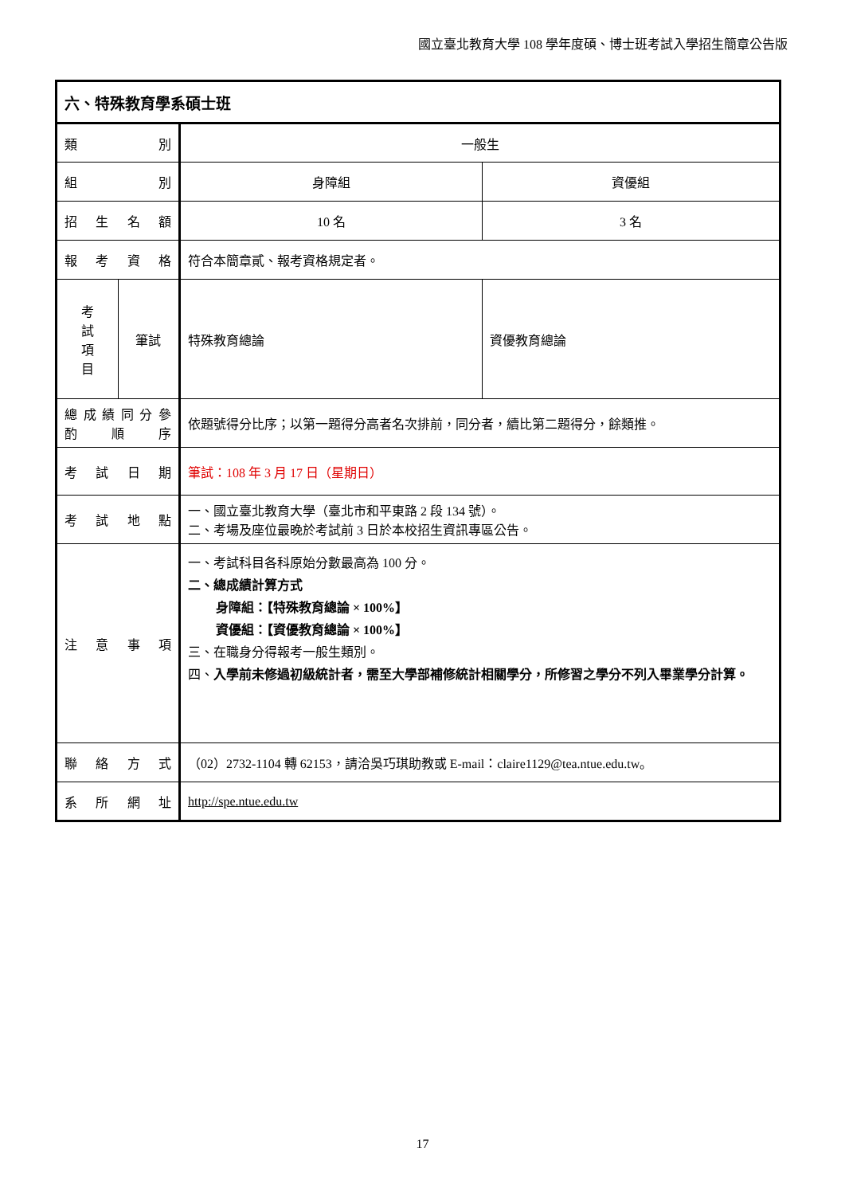國立臺北教育大學 108 學年度碩、博士班考試入學招生簡章公告版
| 六、特殊教育學系碩士班 | | | |
| 類 別 | | 一般生 | |
| 組 別 | | 身障組 | 資優組 |
| 招 生 名 額 | | 10 名 | 3 名 |
| 報 考 資 格 | | 符合本簡章貳、報考資格規定者。 | |
| 考 試 項 目 | 筆試 | 特殊教育總論 | 資優教育總論 |
| 總 成 績 同 分 參 酌 順 序 | | 依題號得分比序；以第一題得分高者名次排前，同分者，續比第二題得分，餘類推。 | |
| 考 試 日 期 | | 筆試：108 年 3 月 17 日（星期日） | |
| 考 試 地 點 | | 一、國立臺北教育大學（臺北市和平東路 2 段 134 號）。 二、考場及座位最晚於考試前 3 日於本校招生資訊專區公告。 | |
| 注 意 事 項 | | 一、考試科目各科原始分數最高為 100 分。 二、總成績計算方式 身障組：【特殊教育總論 × 100%】 資優組：【資優教育總論 × 100%】 三、在職身分得報考一般生類別。 四、 入學前未修過初級統計者，需至大學部補修統計相關學分，所修習之學分不列入畢業學分計算。 | |
| 聯 絡 方 式 | | （02）2732-1104 轉 62153，請洽吳巧琪助教或 E-mail：claire1129@tea.ntue.edu.tw。 | |
| 系 所 網 址 | | http://spe.ntue.edu.tw | |
17